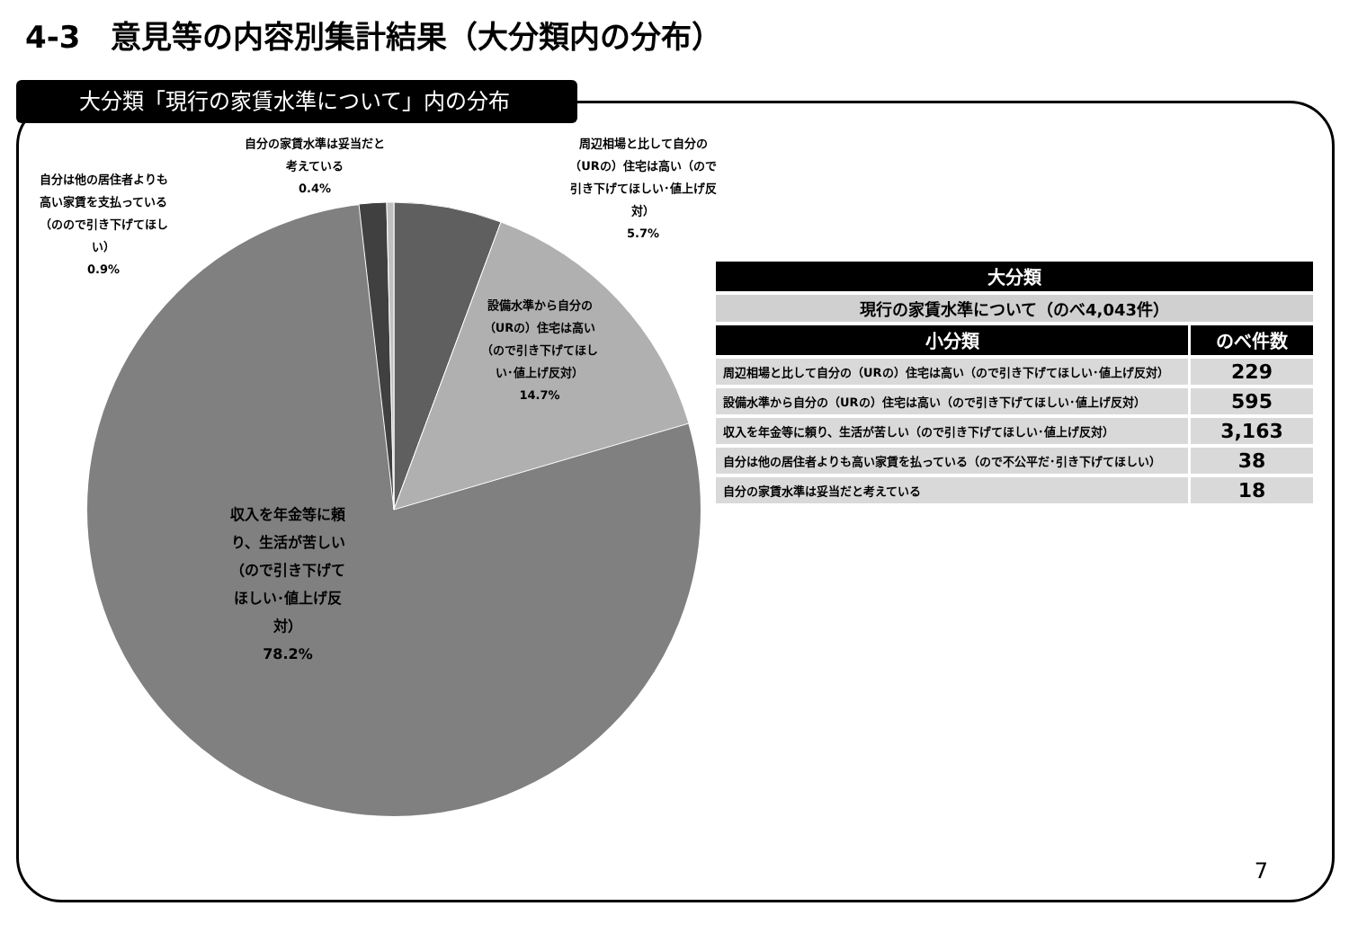4-3　意見等の内容別集計結果（大分類内の分布）
大分類「現行の家賃水準について」内の分布
自分は他の居住者よりも高い家賃を支払っている（のので引き下げてほしい）
0.9%
自分の家賃水準は妥当だと考えている
0.4%
周辺相場と比して自分の（URの）住宅は高い（ので引き下げてほしい･値上げ反対）
5.7%
設備水準から自分の（URの）住宅は高い（ので引き下げてほしい･値上げ反対）
14.7%
収入を年金等に頼り、生活が苦しい（ので引き下げてほしい･値上げ反対）
78.2%
| 大分類 | |
| --- | --- |
| 現行の家賃水準について（のべ4,043件） | |
| 小分類 | のべ件数 |
| 周辺相場と比して自分の（URの）住宅は高い（ので引き下げてほしい･値上げ反対） | 229 |
| 設備水準から自分の（URの）住宅は高い（ので引き下げてほしい･値上げ反対） | 595 |
| 収入を年金等に頼り、生活が苦しい（ので引き下げてほしい･値上げ反対） | 3,163 |
| 自分は他の居住者よりも高い家賃を払っている（ので不公平だ･引き下げてほしい） | 38 |
| 自分の家賃水準は妥当だと考えている | 18 |
7